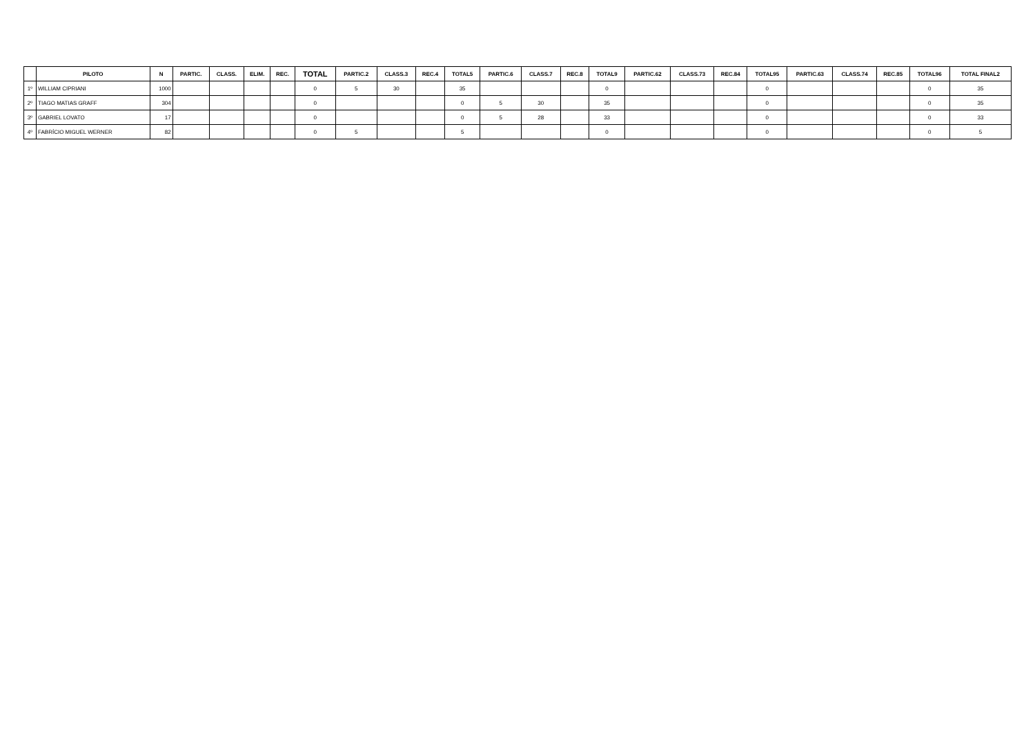| | PILOTO | N | PARTIC. | CLASS. | ELIM. | REC. | TOTAL | PARTIC.2 | CLASS.3 | REC.4 | TOTAL5 | PARTIC.6 | CLASS.7 | REC.8 | TOTAL9 | PARTIC.62 | CLASS.73 | REC.84 | TOTAL95 | PARTIC.63 | CLASS.74 | REC.85 | TOTAL96 | TOTAL FINAL2 |
| --- | --- | --- | --- | --- | --- | --- | --- | --- | --- | --- | --- | --- | --- | --- | --- | --- | --- | --- | --- | --- | --- | --- | --- | --- |
| 1º | WILLIAM CIPRIANI | 1000 | | | | | 0 | 5 | 30 | | 35 | | | | 0 | | | | 0 | | | | 0 | 35 |
| 2º | TIAGO MATIAS GRAFF | 304 | | | | | 0 | | | | 0 | 5 | 30 | | 35 | | | | 0 | | | | 0 | 35 |
| 3º | GABRIEL LOVATO | 17 | | | | | 0 | | | | 0 | 5 | 28 | | 33 | | | | 0 | | | | 0 | 33 |
| 4º | FABRÍCIO MIGUEL WERNER | 82 | | | | | 0 | 5 | | | 5 | | | | 0 | | | | 0 | | | | 0 | 5 |